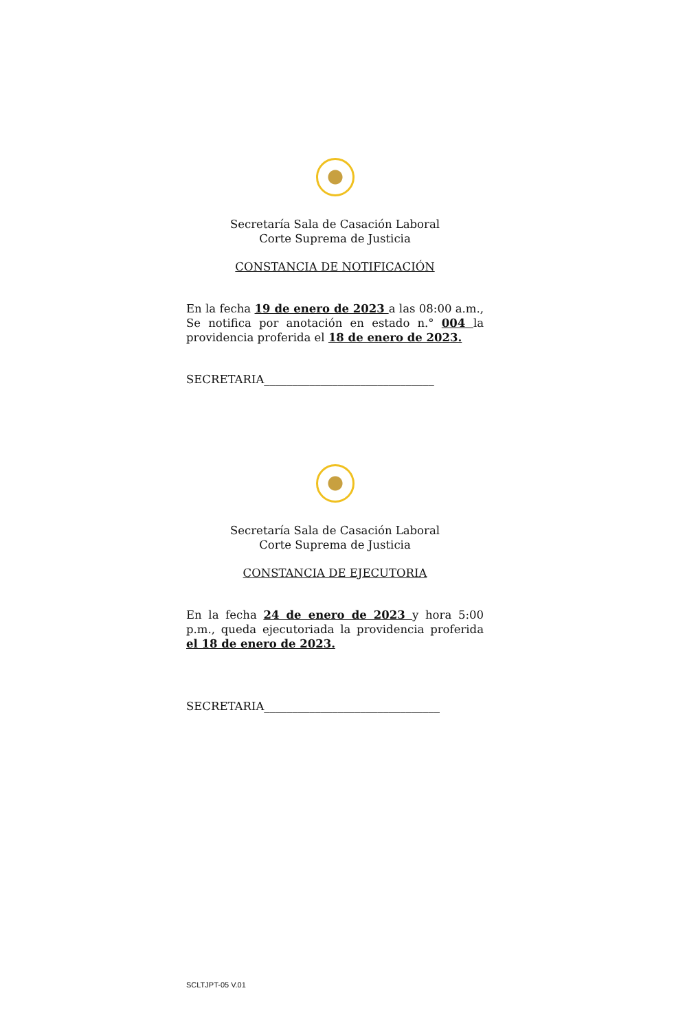Secretaría Sala de Casación Laboral
Corte Suprema de Justicia
CONSTANCIA DE NOTIFICACIÓN
En la fecha 19 de enero de 2023 a las 08:00 a.m., Se notifica por anotación en estado n.° 004 la providencia proferida el 18 de enero de 2023.
SECRETARIA______________________________
Secretaría Sala de Casación Laboral
Corte Suprema de Justicia
CONSTANCIA DE EJECUTORIA
En la fecha 24 de enero de 2023 y hora 5:00 p.m., queda ejecutoriada la providencia proferida el 18 de enero de 2023.
SECRETARIA_______________________________
SCLTJPT-05 V.01